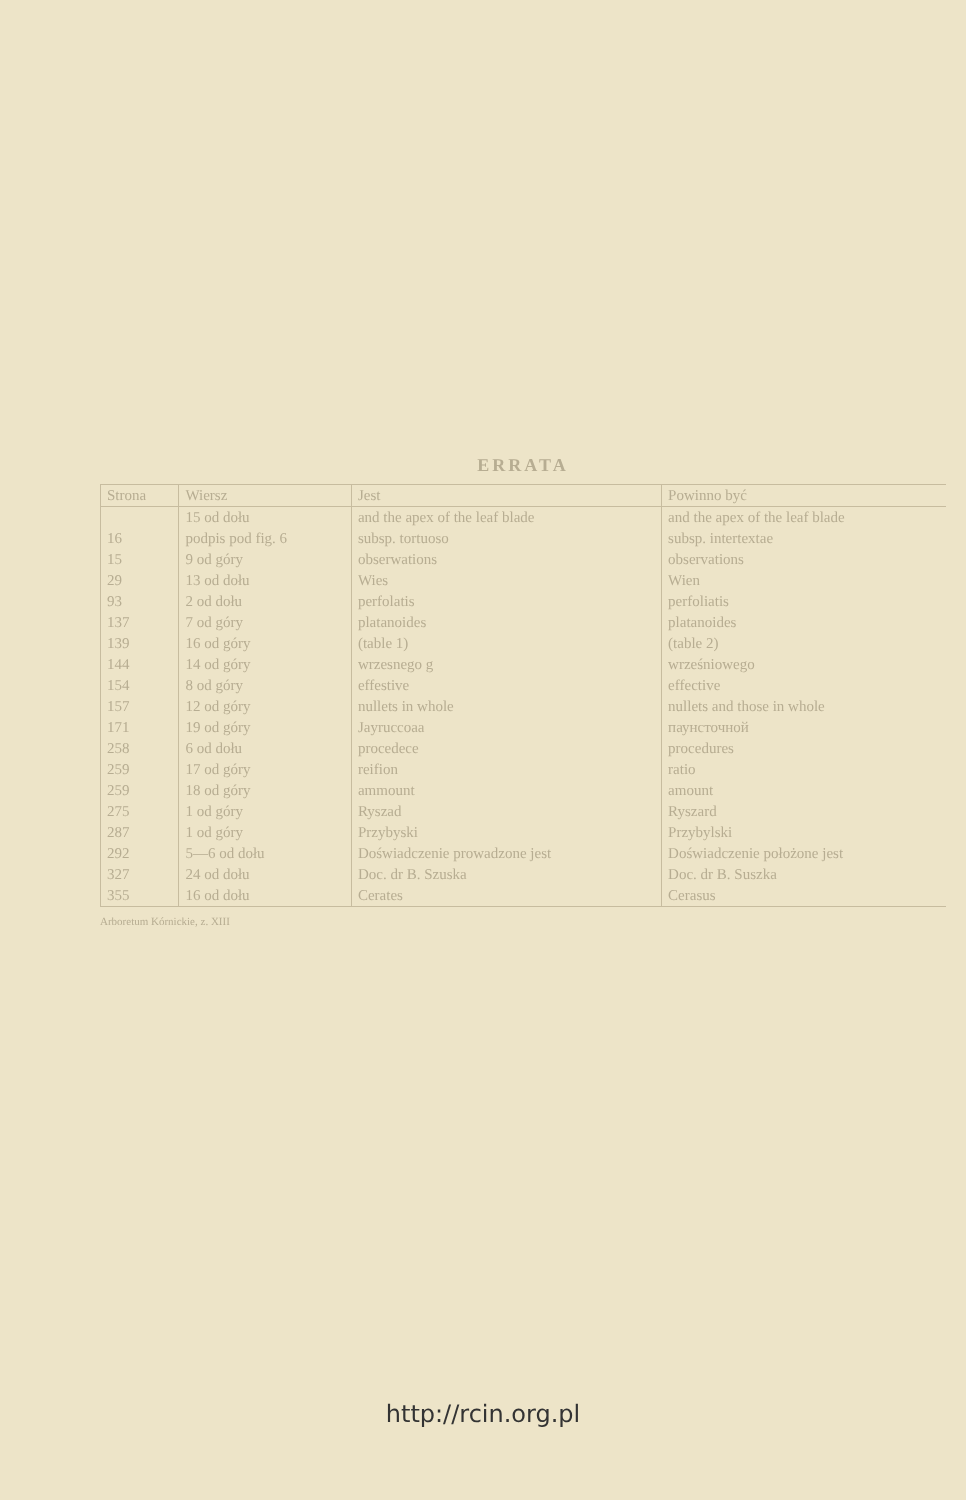ERRATA
| Strona | Wiersz | Jest | Powinno być |
| --- | --- | --- | --- |
| | 15 od dołu | and the apex of the leaf blade | and the apex of the leaf blade |
| 16 | podpis pod fig. 6 | subsp. tortuoso | subsp. intertextae |
| 15 | 9 od góry | obserwations | observations |
| 29 | 13 od dołu | Wies | Wien |
| 93 | 2 od dołu | perfolatis | perfoliatis |
| 137 | 7 od góry | platanoides | platanoides |
| 139 | 16 od góry | (table 1) | (table 2) |
| 144 | 14 od góry | wrzesnego g | wrześniowego |
| 154 | 8 od góry | effestive | effective |
| 157 | 12 od góry | nullets in whole | nullets and those in whole |
| 171 | 19 od góry | Jayruccoaa | паунсточной |
| 258 | 6 od dołu | procedece | procedures |
| 259 | 17 od góry | reifion | ratio |
| 259 | 18 od góry | ammount | amount |
| 275 | 1 od góry | Ryszad | Ryszard |
| 287 | 1 od góry | Przybyski | Przybylski |
| 292 | 5—6 od dołu | Doświadczenie prowadzone jest | Doświadczenie położone jest |
| 327 | 24 od dołu | Doc. dr B. Szuska | Doc. dr B. Suszka |
| 355 | 16 od dołu | Cerates | Cerasus |
Arboretum Kórnickie, z. XIII
http://rcin.org.pl